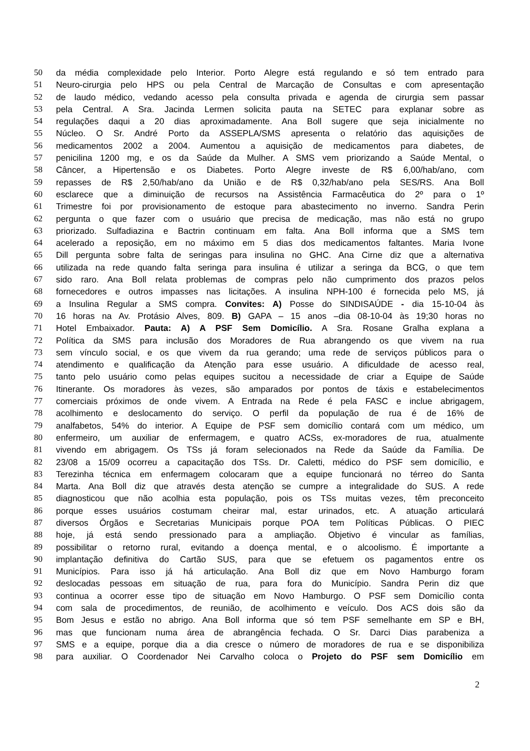50 da média complexidade pelo Interior. Porto Alegre está regulando e só tem entrado para
51 Neuro-cirurgia pelo HPS ou pela Central de Marcação de Consultas e com apresentação
52 de laudo médico, vedando acesso pela consulta privada e agenda de cirurgia sem passar
53 pela Central. A Sra. Jacinda Lermen solicita pauta na SETEC para explanar sobre as
54 regulações daqui a 20 dias aproximadamente. Ana Boll sugere que seja inicialmente no
55 Núcleo. O Sr. André Porto da ASSEPLA/SMS apresenta o relatório das aquisições de
56 medicamentos 2002 a 2004. Aumentou a aquisição de medicamentos para diabetes, de
57 penicilina 1200 mg, e os da Saúde da Mulher. A SMS vem priorizando a Saúde Mental, o
58 Câncer, a Hipertensão e os Diabetes. Porto Alegre investe de R$ 6,00/hab/ano, com
59 repasses de R$ 2,50/hab/ano da União e de R$ 0,32/hab/ano pela SES/RS. Ana Boll
60 esclarece que a diminuição de recursos na Assistência Farmacêutica do 2º para o 1º
61 Trimestre foi por provisionamento de estoque para abastecimento no inverno. Sandra Perin
62 pergunta o que fazer com o usuário que precisa de medicação, mas não está no grupo
63 priorizado. Sulfadiazina e Bactrin continuam em falta. Ana Boll informa que a SMS tem
64 acelerado a reposição, em no máximo em 5 dias dos medicamentos faltantes. Maria Ivone
65 Dill pergunta sobre falta de seringas para insulina no GHC. Ana Cirne diz que a alternativa
66 utilizada na rede quando falta seringa para insulina é utilizar a seringa da BCG, o que tem
67 sido raro. Ana Boll relata problemas de compras pelo não cumprimento dos prazos pelos
68 fornecedores e outros impasses nas licitações. A insulina NPH-100 é fornecida pelo MS, já
69 a Insulina Regular a SMS compra. Convites: A) Posse do SINDISAÚDE - dia 15-10-04 às
70 16 horas na Av. Protásio Alves, 809. B) GAPA – 15 anos –dia 08-10-04 às 19;30 horas no
71 Hotel Embaixador. Pauta: A) A PSF Sem Domicílio. A Sra. Rosane Gralha explana a
72 Política da SMS para inclusão dos Moradores de Rua abrangendo os que vivem na rua
73 sem vínculo social, e os que vivem da rua gerando; uma rede de serviços públicos para o
74 atendimento e qualificação da Atenção para esse usuário. A dificuldade de acesso real,
75 tanto pelo usuário como pelas equipes sucitou a necessidade de criar a Equipe de Saúde
76 Itinerante. Os moradores às vezes, são amparados por pontos de táxis e estabelecimentos
77 comerciais próximos de onde vivem. A Entrada na Rede é pela FASC e inclue abrigagem,
78 acolhimento e deslocamento do serviço. O perfil da população de rua é de 16% de
79 analfabetos, 54% do interior. A Equipe de PSF sem domicílio contará com um médico, um
80 enfermeiro, um auxiliar de enfermagem, e quatro ACSs, ex-moradores de rua, atualmente
81 vivendo em abrigagem. Os TSs já foram selecionados na Rede da Saúde da Família. De
82 23/08 a 15/09 ocorreu a capacitação dos TSs. Dr. Caletti, médico do PSF sem domicílio, e
83 Terezinha técnica em enfermagem colocaram que a equipe funcionará no térreo do Santa
84 Marta. Ana Boll diz que através desta atenção se cumpre a integralidade do SUS. A rede
85 diagnosticou que não acolhia esta população, pois os TSs muitas vezes, têm preconceito
86 porque esses usuários costumam cheirar mal, estar urinados, etc. A atuação articulará
87 diversos Órgãos e Secretarias Municipais porque POA tem Políticas Públicas. O PIEC
88 hoje, já está sendo pressionado para a ampliação. Objetivo é vincular as famílias,
89 possibilitar o retorno rural, evitando a doença mental, e o alcoolismo. É importante a
90 implantação definitiva do Cartão SUS, para que se efetuem os pagamentos entre os
91 Municípios. Para isso já há articulação. Ana Boll diz que em Novo Hamburgo foram
92 deslocadas pessoas em situação de rua, para fora do Município. Sandra Perin diz que
93 continua a ocorrer esse tipo de situação em Novo Hamburgo. O PSF sem Domicílio conta
94 com sala de procedimentos, de reunião, de acolhimento e veículo. Dos ACS dois são da
95 Bom Jesus e estão no abrigo. Ana Boll informa que só tem PSF semelhante em SP e BH,
96 mas que funcionam numa área de abrangência fechada. O Sr. Darci Dias parabeniza a
97 SMS e a equipe, porque dia a dia cresce o número de moradores de rua e se disponibiliza
98 para auxiliar. O Coordenador Nei Carvalho coloca o Projeto do PSF sem Domicílio em
2